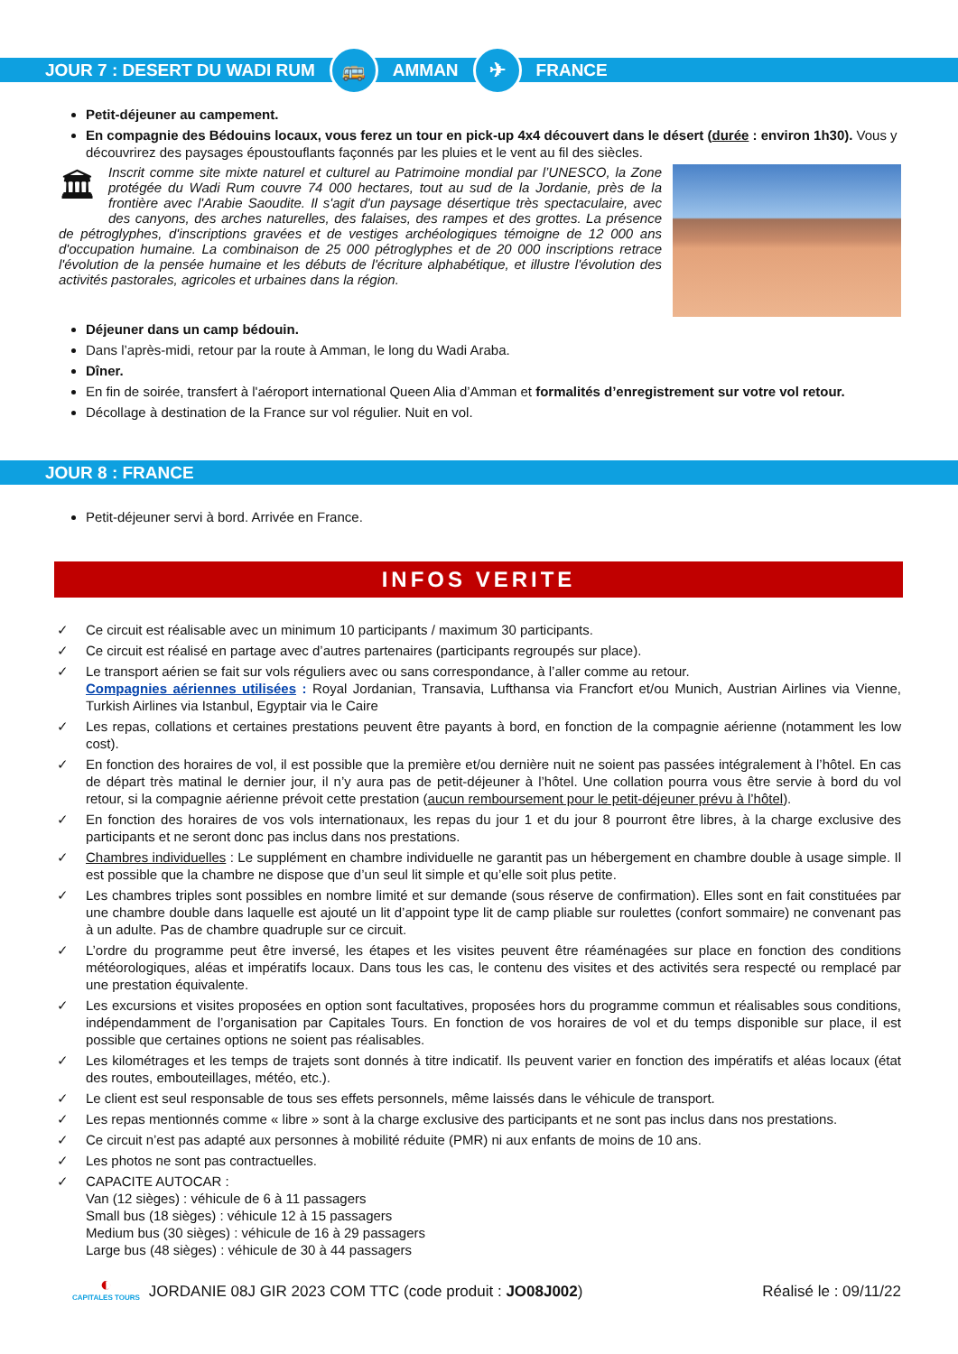JOUR 7 : DESERT DU WADI RUM 🚌 AMMAN ✈ FRANCE
Petit-déjeuner au campement.
En compagnie des Bédouins locaux, vous ferez un tour en pick-up 4x4 découvert dans le désert (durée : environ 1h30). Vous y découvrirez des paysages époustouflants façonnés par les pluies et le vent au fil des siècles.
🏛 Inscrit comme site mixte naturel et culturel au Patrimoine mondial par l’UNESCO, la Zone protégée du Wadi Rum couvre 74 000 hectares, tout au sud de la Jordanie, près de la frontière avec l'Arabie Saoudite. Il s'agit d'un paysage désertique très spectaculaire, avec des canyons, des arches naturelles, des falaises, des rampes et des grottes. La présence de pétroglyphes, d'inscriptions gravées et de vestiges archéologiques témoigne de 12 000 ans d'occupation humaine. La combinaison de 25 000 pétroglyphes et de 20 000 inscriptions retrace l'évolution de la pensée humaine et les débuts de l'écriture alphabétique, et illustre l'évolution des activités pastorales, agricoles et urbaines dans la région.
Déjeuner dans un camp bédouin.
Dans l’après-midi, retour par la route à Amman, le long du Wadi Araba.
Dîner.
En fin de soirée, transfert à l'aéroport international Queen Alia d’Amman et formalités d’enregistrement sur votre vol retour.
Décollage à destination de la France sur vol régulier. Nuit en vol.
JOUR 8 : FRANCE
Petit-déjeuner servi à bord. Arrivée en France.
INFOS VERITE
✓ Ce circuit est réalisable avec un minimum 10 participants / maximum 30 participants.
✓ Ce circuit est réalisé en partage avec d’autres partenaires (participants regroupés sur place).
✓ Le transport aérien se fait sur vols réguliers avec ou sans correspondance, à l’aller comme au retour.
Compagnies aériennes utilisées : Royal Jordanian, Transavia, Lufthansa via Francfort et/ou Munich, Austrian Airlines via Vienne, Turkish Airlines via Istanbul, Egyptair via le Caire
✓ Les repas, collations et certaines prestations peuvent être payants à bord, en fonction de la compagnie aérienne (notamment les low cost).
✓ En fonction des horaires de vol, il est possible que la première et/ou dernière nuit ne soient pas passées intégralement à l’hôtel. En cas de départ très matinal le dernier jour, il n’y aura pas de petit-déjeuner à l’hôtel. Une collation pourra vous être servie à bord du vol retour, si la compagnie aérienne prévoit cette prestation (aucun remboursement pour le petit-déjeuner prévu à l’hôtel).
✓ En fonction des horaires de vos vols internationaux, les repas du jour 1 et du jour 8 pourront être libres, à la charge exclusive des participants et ne seront donc pas inclus dans nos prestations.
✓ Chambres individuelles : Le supplément en chambre individuelle ne garantit pas un hébergement en chambre double à usage simple. Il est possible que la chambre ne dispose que d’un seul lit simple et qu’elle soit plus petite.
✓ Les chambres triples sont possibles en nombre limité et sur demande (sous réserve de confirmation). Elles sont en fait constituées par une chambre double dans laquelle est ajouté un lit d’appoint type lit de camp pliable sur roulettes (confort sommaire) ne convenant pas à un adulte. Pas de chambre quadruple sur ce circuit.
✓ L’ordre du programme peut être inversé, les étapes et les visites peuvent être réaménagées sur place en fonction des conditions météorologiques, aléas et impératifs locaux. Dans tous les cas, le contenu des visites et des activités sera respecté ou remplacé par une prestation équivalente.
✓ Les excursions et visites proposées en option sont facultatives, proposées hors du programme commun et réalisables sous conditions, indépendamment de l’organisation par Capitales Tours. En fonction de vos horaires de vol et du temps disponible sur place, il est possible que certaines options ne soient pas réalisables.
✓ Les kilométrages et les temps de trajets sont donnés à titre indicatif. Ils peuvent varier en fonction des impératifs et aléas locaux (état des routes, embouteillages, météo, etc.).
✓ Le client est seul responsable de tous ses effets personnels, même laissés dans le véhicule de transport.
✓ Les repas mentionnés comme « libre » sont à la charge exclusive des participants et ne sont pas inclus dans nos prestations.
✓ Ce circuit n’est pas adapté aux personnes à mobilité réduite (PMR) ni aux enfants de moins de 10 ans.
✓ Les photos ne sont pas contractuelles.
✓ CAPACITE AUTOCAR :
Van (12 sièges) : véhicule de 6 à 11 passagers
Small bus (18 sièges) : véhicule 12 à 15 passagers
Medium bus (30 sièges) : véhicule de 16 à 29 passagers
Large bus (48 sièges) : véhicule de 30 à 44 passagers
◐
CAPITALES TOURS JORDANIE 08J GIR 2023 COM TTC (code produit : JO08J002)
Réalisé le : 09/11/22